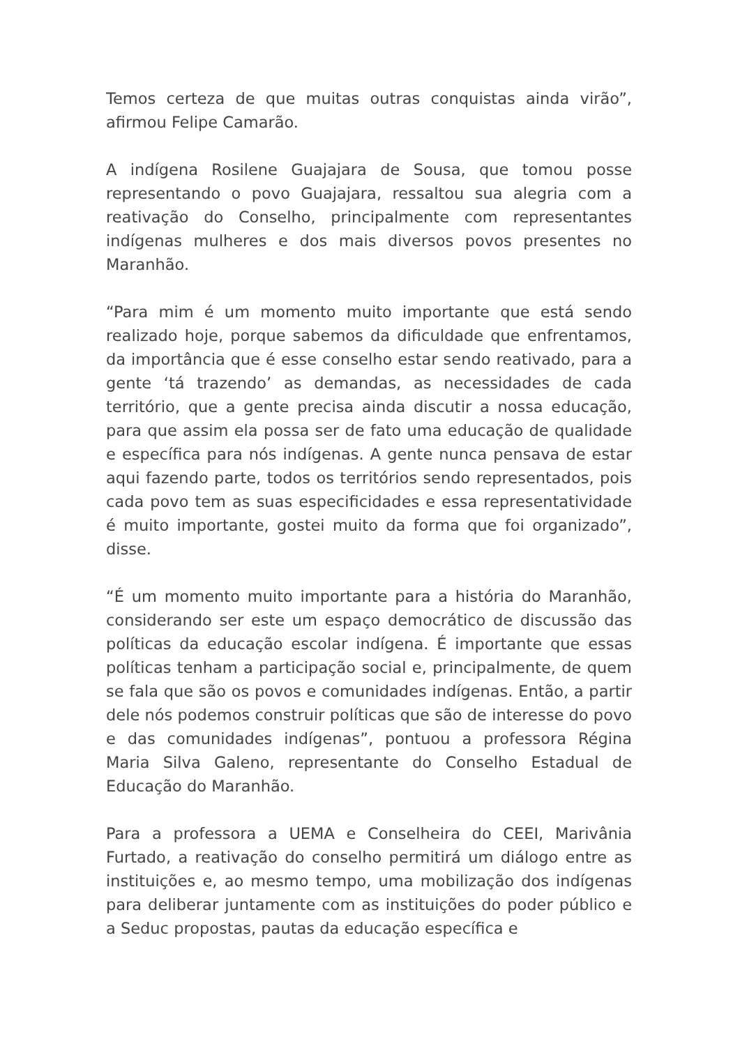Temos certeza de que muitas outras conquistas ainda virão”, afirmou Felipe Camarão.
A indígena Rosilene Guajajara de Sousa, que tomou posse representando o povo Guajajara, ressaltou sua alegria com a reativação do Conselho, principalmente com representantes indígenas mulheres e dos mais diversos povos presentes no Maranhão.
“Para mim é um momento muito importante que está sendo realizado hoje, porque sabemos da dificuldade que enfrentamos, da importância que é esse conselho estar sendo reativado, para a gente ‘tá trazendo’ as demandas, as necessidades de cada território, que a gente precisa ainda discutir a nossa educação, para que assim ela possa ser de fato uma educação de qualidade e específica para nós indígenas. A gente nunca pensava de estar aqui fazendo parte, todos os territórios sendo representados, pois cada povo tem as suas especificidades e essa representatividade é muito importante, gostei muito da forma que foi organizado”, disse.
“É um momento muito importante para a história do Maranhão, considerando ser este um espaço democrático de discussão das políticas da educação escolar indígena. É importante que essas políticas tenham a participação social e, principalmente, de quem se fala que são os povos e comunidades indígenas. Então, a partir dele nós podemos construir políticas que são de interesse do povo e das comunidades indígenas”, pontuou a professora Régina Maria Silva Galeno, representante do Conselho Estadual de Educação do Maranhão.
Para a professora a UEMA e Conselheira do CEEI, Marivânia Furtado, a reativação do conselho permitirá um diálogo entre as instituições e, ao mesmo tempo, uma mobilização dos indígenas para deliberar juntamente com as instituições do poder público e a Seduc propostas, pautas da educação específica e